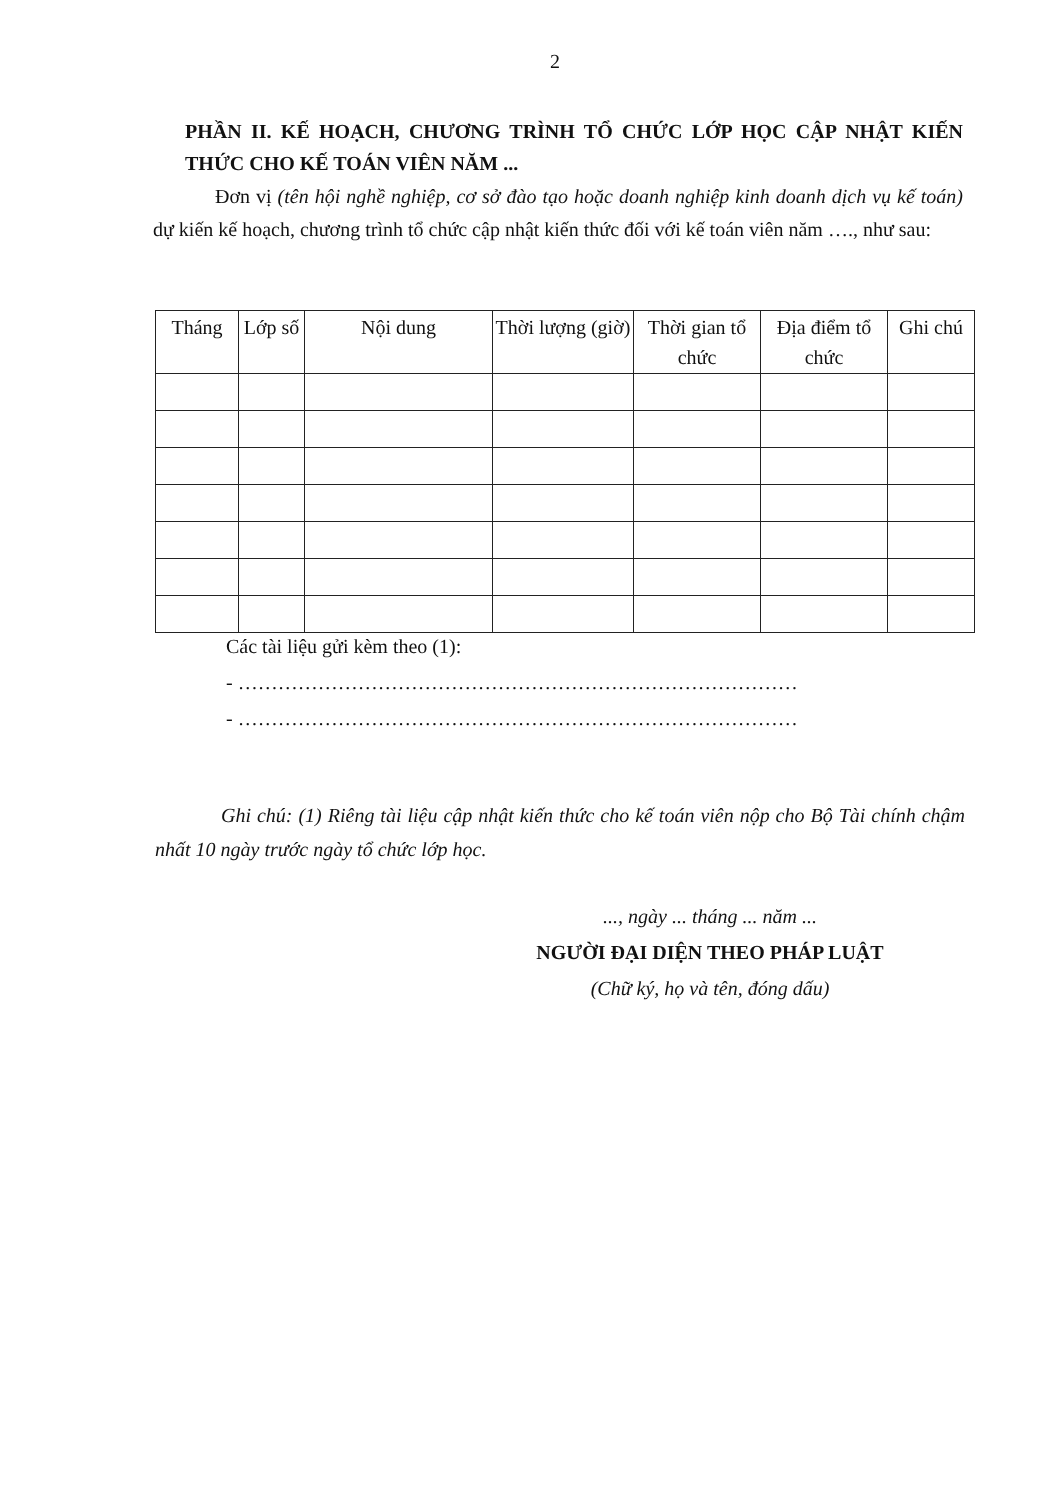2
PHẦN II. KẾ HOẠCH, CHƯƠNG TRÌNH TỔ CHỨC LỚP HỌC CẬP NHẬT KIẾN THỨC CHO KẾ TOÁN VIÊN NĂM ...
Đơn vị (tên hội nghề nghiệp, cơ sở đào tạo hoặc doanh nghiệp kinh doanh dịch vụ kế toán) dự kiến kế hoạch, chương trình tổ chức cập nhật kiến thức đối với kế toán viên năm …., như sau:
| Tháng | Lớp số | Nội dung | Thời lượng (giờ) | Thời gian tổ chức | Địa điểm tổ chức | Ghi chú |
| --- | --- | --- | --- | --- | --- | --- |
Các tài liệu gửi kèm theo (1):
- …………………………………………………………………………
- …………………………………………………………………………
Ghi chú: (1) Riêng tài liệu cập nhật kiến thức cho kế toán viên nộp cho Bộ Tài chính chậm nhất 10 ngày trước ngày tổ chức lớp học.
..., ngày ... tháng ... năm ...
NGƯỜI ĐẠI DIỆN THEO PHÁP LUẬT
(Chữ ký, họ và tên, đóng dấu)